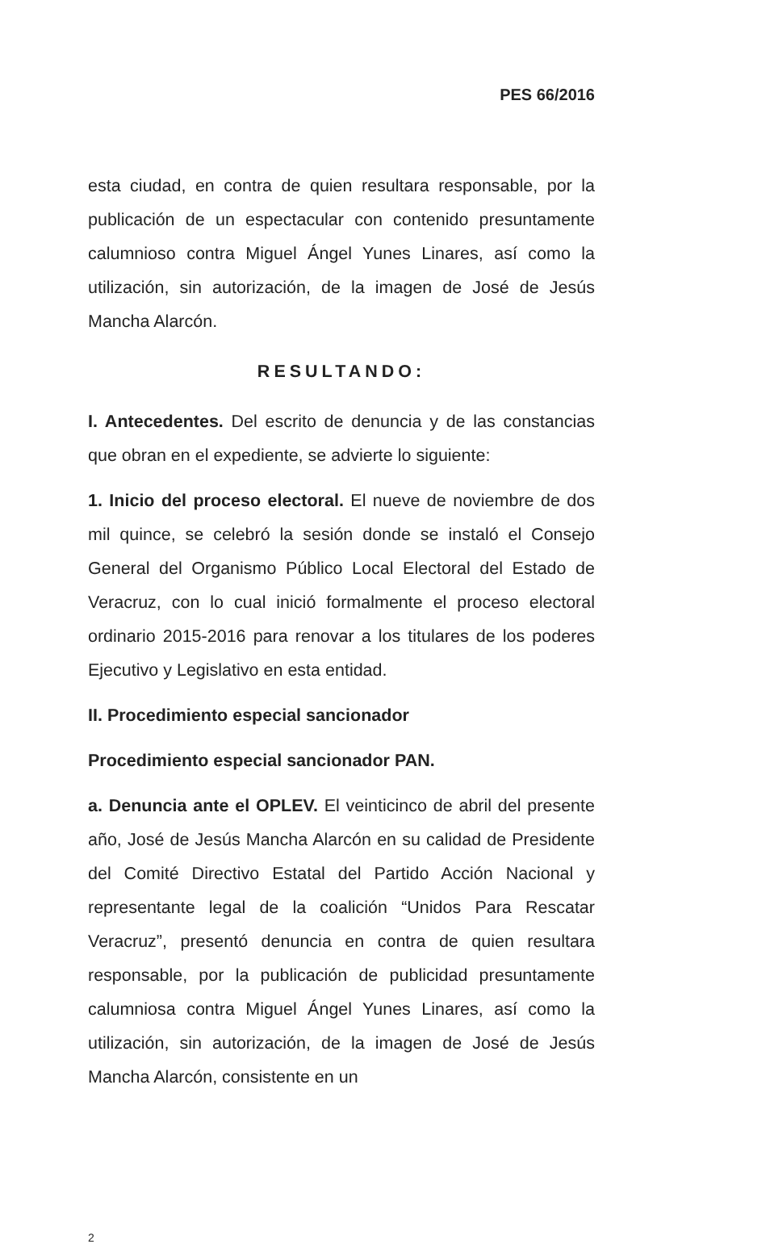PES 66/2016
esta ciudad, en contra de quien resultara responsable, por la publicación de un espectacular con contenido presuntamente calumnioso contra Miguel Ángel Yunes Linares, así como la utilización, sin autorización, de la imagen de José de Jesús Mancha Alarcón.
RESULTANDO:
I. Antecedentes. Del escrito de denuncia y de las constancias que obran en el expediente, se advierte lo siguiente:
1. Inicio del proceso electoral. El nueve de noviembre de dos mil quince, se celebró la sesión donde se instaló el Consejo General del Organismo Público Local Electoral del Estado de Veracruz, con lo cual inició formalmente el proceso electoral ordinario 2015-2016 para renovar a los titulares de los poderes Ejecutivo y Legislativo en esta entidad.
II. Procedimiento especial sancionador
Procedimiento especial sancionador PAN.
a. Denuncia ante el OPLEV. El veinticinco de abril del presente año, José de Jesús Mancha Alarcón en su calidad de Presidente del Comité Directivo Estatal del Partido Acción Nacional y representante legal de la coalición “Unidos Para Rescatar Veracruz”, presentó denuncia en contra de quien resultara responsable, por la publicación de publicidad presuntamente calumniosa contra Miguel Ángel Yunes Linares, así como la utilización, sin autorización, de la imagen de José de Jesús Mancha Alarcón, consistente en un
2